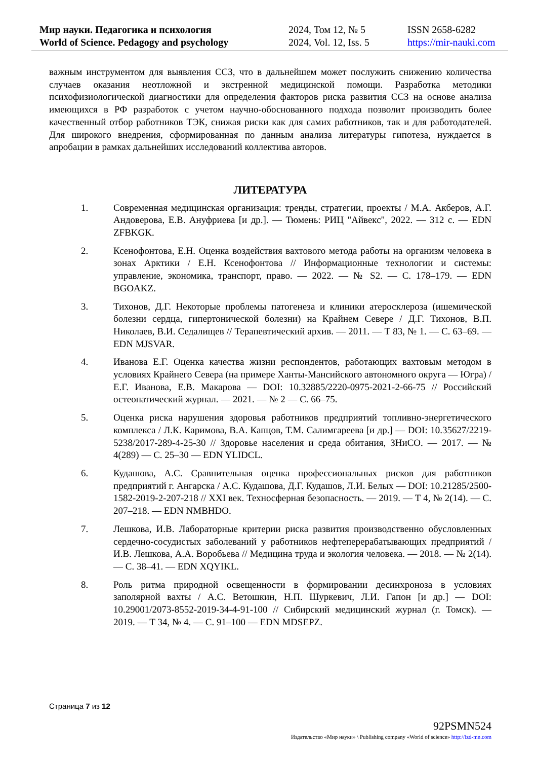Мир науки. Педагогика и психология
World of Science. Pedagogy and psychology
2024, Том 12, № 5
2024, Vol. 12, Iss. 5
ISSN 2658-6282
https://mir-nauki.com
важным инструментом для выявления ССЗ, что в дальнейшем может послужить снижению количества случаев оказания неотложной и экстренной медицинской помощи. Разработка методики психофизиологической диагностики для определения факторов риска развития ССЗ на основе анализа имеющихся в РФ разработок с учетом научно-обоснованного подхода позволит производить более качественный отбор работников ТЭК, снижая риски как для самих работников, так и для работодателей. Для широкого внедрения, сформированная по данным анализа литературы гипотеза, нуждается в апробации в рамках дальнейших исследований коллектива авторов.
ЛИТЕРАТУРА
1. Современная медицинская организация: тренды, стратегии, проекты / М.А. Акберов, А.Г. Андоверова, Е.В. Ануфриева [и др.]. — Тюмень: РИЦ "Айвекс", 2022. — 312 с. — EDN ZFBKGK.
2. Ксенофонтова, Е.Н. Оценка воздействия вахтового метода работы на организм человека в зонах Арктики / Е.Н. Ксенофонтова // Информационные технологии и системы: управление, экономика, транспорт, право. — 2022. — № S2. — С. 178–179. — EDN BGOAKZ.
3. Тихонов, Д.Г. Некоторые проблемы патогенеза и клиники атеросклероза (ишемической болезни сердца, гипертонической болезни) на Крайнем Севере / Д.Г. Тихонов, В.П. Николаев, В.И. Седалищев // Терапевтический архив. — 2011. — Т 83, № 1. — С. 63–69. — EDN MJSVAR.
4. Иванова Е.Г. Оценка качества жизни респондентов, работающих вахтовым методом в условиях Крайнего Севера (на примере Ханты-Мансийского автономного округа — Югра) / Е.Г. Иванова, Е.В. Макарова — DOI: 10.32885/2220-0975-2021-2-66-75 // Российский остеопатический журнал. — 2021. — № 2 — С. 66–75.
5. Оценка риска нарушения здоровья работников предприятий топливно-энергетического комплекса / Л.К. Каримова, В.А. Капцов, Т.М. Салимгареева [и др.] — DOI: 10.35627/2219-5238/2017-289-4-25-30 // Здоровье населения и среда обитания, ЗНиСО. — 2017. — № 4(289) — С. 25–30 — EDN YLIDCL.
6. Кудашова, А.С. Сравнительная оценка профессиональных рисков для работников предприятий г. Ангарска / А.С. Кудашова, Д.Г. Кудашов, Л.И. Белых — DOI: 10.21285/2500-1582-2019-2-207-218 // XXI век. Техносферная безопасность. — 2019. — Т 4, № 2(14). — С. 207–218. — EDN NMBHDO.
7. Лешкова, И.В. Лабораторные критерии риска развития производственно обусловленных сердечно-сосудистых заболеваний у работников нефтеперерабатывающих предприятий / И.В. Лешкова, А.А. Воробьева // Медицина труда и экология человека. — 2018. — № 2(14). — С. 38–41. — EDN XQYIKL.
8. Роль ритма природной освещенности в формировании десинхроноза в условиях заполярной вахты / А.С. Ветошкин, Н.П. Шуркевич, Л.И. Гапон [и др.] — DOI: 10.29001/2073-8552-2019-34-4-91-100 // Сибирский медицинский журнал (г. Томск). — 2019. — Т 34, № 4. — С. 91–100 — EDN MDSEPZ.
Страница 7 из 12
92PSMN524
Издательство «Мир науки» \ Publishing company «World of science» http://izd-mn.com